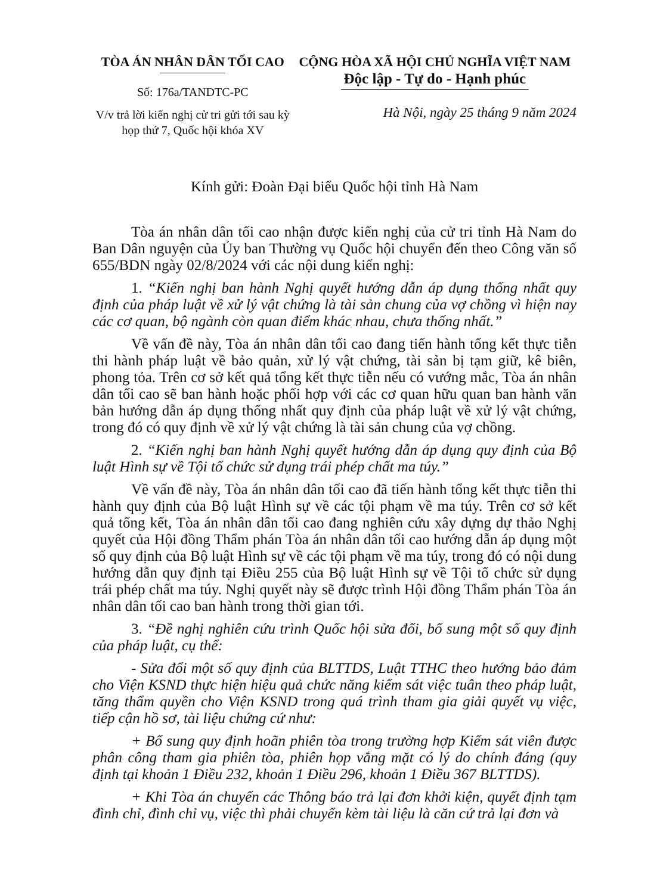TÒA ÁN NHÂN DÂN TỐI CAO
Số: 176a/TANDTC-PC
V/v trả lời kiến nghị cử tri gửi tới sau kỳ họp thứ 7, Quốc hội khóa XV
CỘNG HÒA XÃ HỘI CHỦ NGHĨA VIỆT NAM
Độc lập - Tự do - Hạnh phúc
Hà Nội, ngày 25 tháng 9 năm 2024
Kính gửi: Đoàn Đại biểu Quốc hội tỉnh Hà Nam
Tòa án nhân dân tối cao nhận được kiến nghị của cử tri tỉnh Hà Nam do Ban Dân nguyện của Ủy ban Thường vụ Quốc hội chuyển đến theo Công văn số 655/BDN ngày 02/8/2024 với các nội dung kiến nghị:
1. “Kiến nghị ban hành Nghị quyết hướng dẫn áp dụng thống nhất quy định của pháp luật về xử lý vật chứng là tài sản chung của vợ chồng vì hiện nay các cơ quan, bộ ngành còn quan điểm khác nhau, chưa thống nhất.”
Về vấn đề này, Tòa án nhân dân tối cao đang tiến hành tổng kết thực tiễn thi hành pháp luật về bảo quản, xử lý vật chứng, tài sản bị tạm giữ, kê biên, phong tỏa. Trên cơ sở kết quả tổng kết thực tiễn nếu có vướng mắc, Tòa án nhân dân tối cao sẽ ban hành hoặc phối hợp với các cơ quan hữu quan ban hành văn bản hướng dẫn áp dụng thống nhất quy định của pháp luật về xử lý vật chứng, trong đó có quy định về xử lý vật chứng là tài sản chung của vợ chồng.
2. “Kiến nghị ban hành Nghị quyết hướng dẫn áp dụng quy định của Bộ luật Hình sự về Tội tổ chức sử dụng trái phép chất ma túy.”
Về vấn đề này, Tòa án nhân dân tối cao đã tiến hành tổng kết thực tiễn thi hành quy định của Bộ luật Hình sự về các tội phạm về ma túy. Trên cơ sở kết quả tổng kết, Tòa án nhân dân tối cao đang nghiên cứu xây dựng dự thảo Nghị quyết của Hội đồng Thẩm phán Tòa án nhân dân tối cao hướng dẫn áp dụng một số quy định của Bộ luật Hình sự về các tội phạm về ma túy, trong đó có nội dung hướng dẫn quy định tại Điều 255 của Bộ luật Hình sự về Tội tổ chức sử dụng trái phép chất ma túy. Nghị quyết này sẽ được trình Hội đồng Thẩm phán Tòa án nhân dân tối cao ban hành trong thời gian tới.
3. “Đề nghị nghiên cứu trình Quốc hội sửa đổi, bổ sung một số quy định của pháp luật, cụ thể:
- Sửa đổi một số quy định của BLTTDS, Luật TTHC theo hướng bảo đảm cho Viện KSND thực hiện hiệu quả chức năng kiểm sát việc tuân theo pháp luật, tăng thẩm quyền cho Viện KSND trong quá trình tham gia giải quyết vụ việc, tiếp cận hồ sơ, tài liệu chứng cứ như:
+ Bổ sung quy định hoãn phiên tòa trong trường hợp Kiểm sát viên được phân công tham gia phiên tòa, phiên họp vắng mặt có lý do chính đáng (quy định tại khoản 1 Điều 232, khoản 1 Điều 296, khoản 1 Điều 367 BLTTDS).
+ Khi Tòa án chuyển các Thông báo trả lại đơn khởi kiện, quyết định tạm đình chỉ, đình chỉ vụ, việc thì phải chuyển kèm tài liệu là căn cứ trả lại đơn và